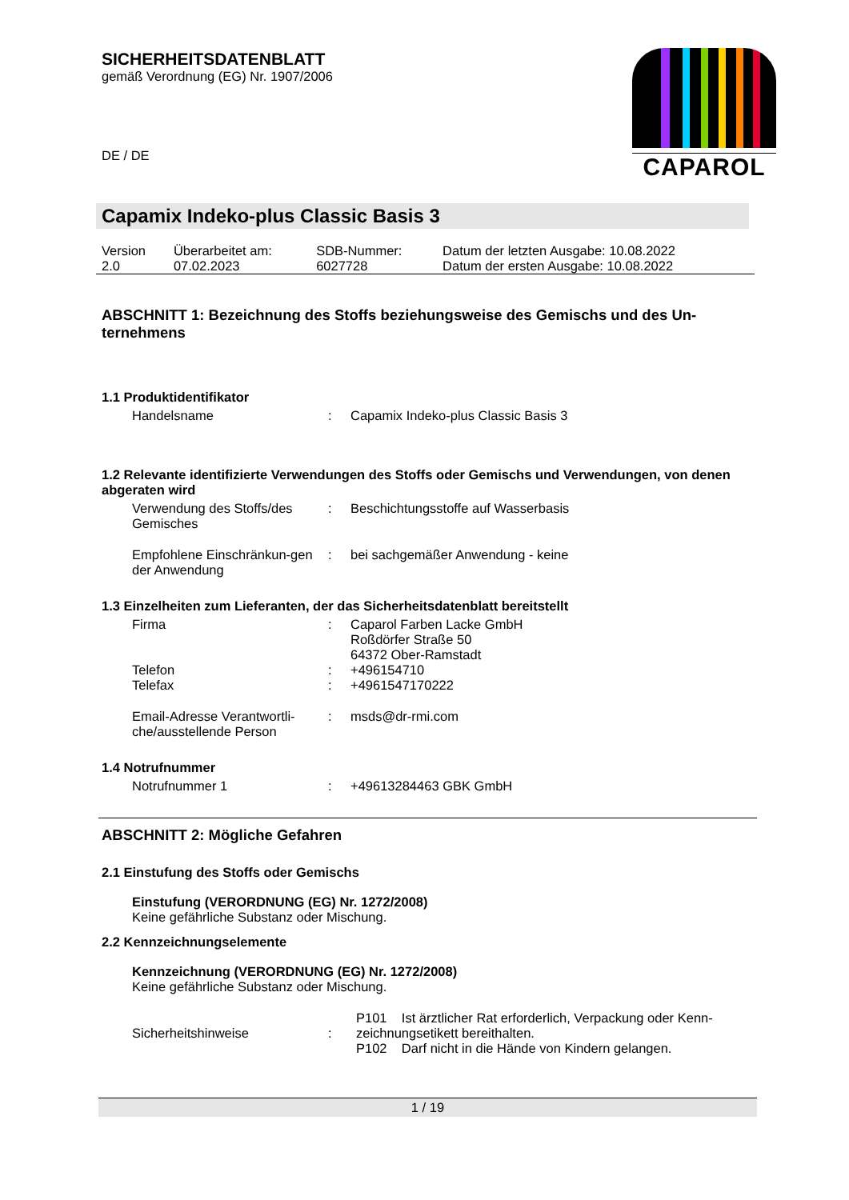SICHERHEITSDATENBLATT
gemäß Verordnung (EG) Nr. 1907/2006
DE / DE
CAPAROL
Capamix Indeko-plus Classic Basis 3
| Version 2.0 | Überarbeitet am: 07.02.2023 | SDB-Nummer: 6027728 | Datum der letzten Ausgabe: 10.08.2022 Datum der ersten Ausgabe: 10.08.2022 |
ABSCHNITT 1: Bezeichnung des Stoffs beziehungsweise des Gemischs und des Un-ternehmens
1.1 Produktidentifikator
| Handelsname | : | Capamix Indeko-plus Classic Basis 3 |
1.2 Relevante identifizierte Verwendungen des Stoffs oder Gemischs und Verwendungen, von denen abgeraten wird
| Verwendung des Stoffs/des Gemisches | : | Beschichtungsstoffe auf Wasserbasis |
| Empfohlene Einschränkun-gen der Anwendung | : | bei sachgemäßer Anwendung - keine |
1.3 Einzelheiten zum Lieferanten, der das Sicherheitsdatenblatt bereitstellt
| Firma | : | Caparol Farben Lacke GmbH Roßdörfer Straße 50 64372 Ober-Ramstadt |
| Telefon | : | +496154710 |
| Telefax | : | +4961547170222 |
| Email-Adresse Verantwortli-che/ausstellende Person | : | msds@dr-rmi.com |
1.4 Notrufnummer
| Notrufnummer 1 | : | +49613284463 GBK GmbH |
ABSCHNITT 2: Mögliche Gefahren
2.1 Einstufung des Stoffs oder Gemischs
Einstufung (VERORDNUNG (EG) Nr. 1272/2008)
Keine gefährliche Substanz oder Mischung.
2.2 Kennzeichnungselemente
Kennzeichnung (VERORDNUNG (EG) Nr. 1272/2008)
Keine gefährliche Substanz oder Mischung.
| Sicherheitshinweise | : | P101 Ist ärztlicher Rat erforderlich, Verpackung oder Kenn-zeichnungsetikett bereithalten. P102 Darf nicht in die Hände von Kindern gelangen. |
1 / 19